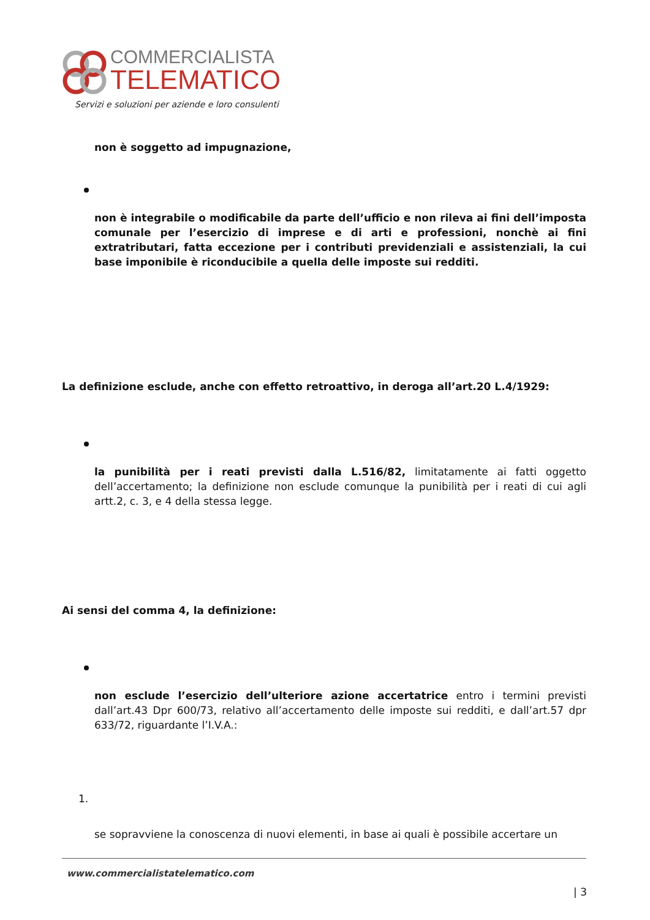COMMERCIALISTA
TELEMATICO
Servizi e soluzioni per aziende e loro consulenti
non è soggetto ad impugnazione,
non è integrabile o modificabile da parte dell’ufficio e non rileva ai fini dell’imposta comunale per l’esercizio di imprese e di arti e professioni, nonchè ai fini extratributari, fatta eccezione per i contributi previdenziali e assistenziali, la cui base imponibile è riconducibile a quella delle imposte sui redditi.
La definizione esclude, anche con effetto retroattivo, in deroga all’art.20 L.4/1929:
la punibilità per i reati previsti dalla L.516/82, limitatamente ai fatti oggetto dell’accertamento; la definizione non esclude comunque la punibilità per i reati di cui agli artt.2, c. 3, e 4 della stessa legge.
Ai sensi del comma 4, la definizione:
non esclude l’esercizio dell’ulteriore azione accertatrice entro i termini previsti dall’art.43 Dpr 600/73, relativo all’accertamento delle imposte sui redditi, e dall’art.57 dpr 633/72, riguardante l’I.V.A.:
1.
se sopravviene la conoscenza di nuovi elementi, in base ai quali è possibile accertare un
www.commercialistatelematico.com
| 3